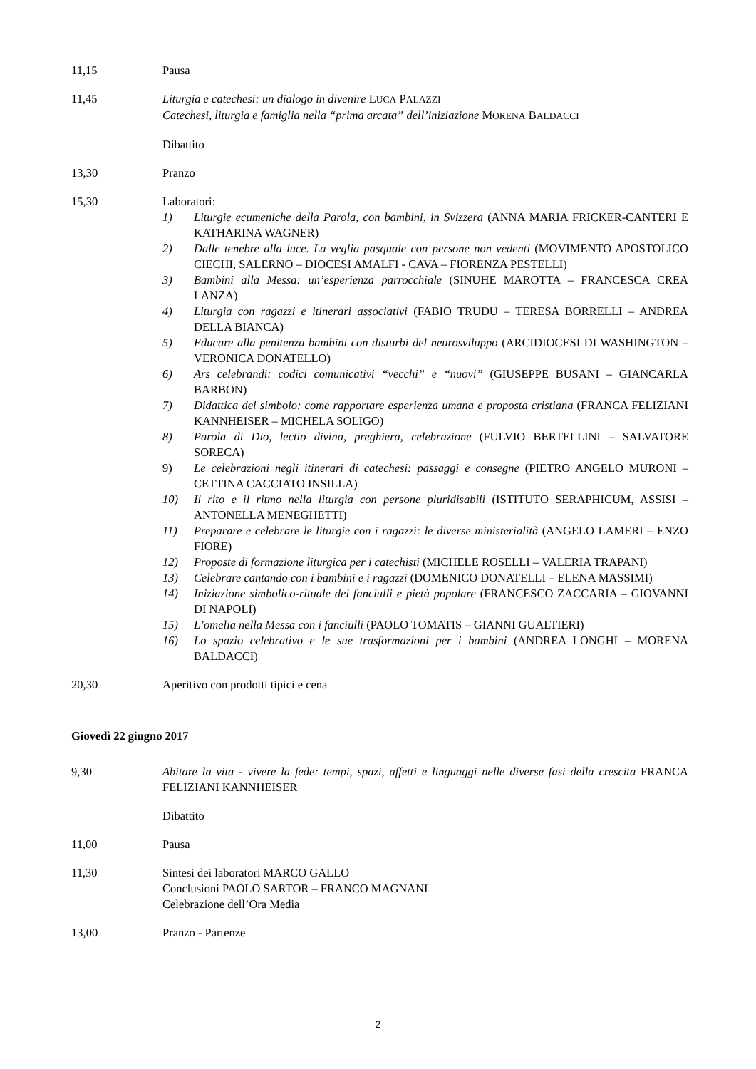11,15 Pausa
11,45 Liturgia e catechesi: un dialogo in divenire LUCA PALAZZI
Catechesi, liturgia e famiglia nella “prima arcata” dell’iniziazione MORENA BALDACCI
Dibattito
13,30 Pranzo
15,30 Laboratori:
1) Liturgie ecumeniche della Parola, con bambini, in Svizzera (ANNA MARIA FRICKER-CANTERI E KATHARINA WAGNER)
2) Dalle tenebre alla luce. La veglia pasquale con persone non vedenti (MOVIMENTO APOSTOLICO CIECHI, SALERNO – DIOCESI AMALFI - CAVA – FIORENZA PESTELLI)
3) Bambini alla Messa: un’esperienza parrocchiale (SINUHE MAROTTA – FRANCESCA CREA LANZA)
4) Liturgia con ragazzi e itinerari associativi (FABIO TRUDU – TERESA BORRELLI – ANDREA DELLA BIANCA)
5) Educare alla penitenza bambini con disturbi del neurosviluppo (ARCIDIOCESI DI WASHINGTON – VERONICA DONATELLO)
6) Ars celebrandi: codici comunicativi “vecchi” e “nuovi” (GIUSEPPE BUSANI – GIANCARLA BARBON)
7) Didattica del simbolo: come rapportare esperienza umana e proposta cristiana (FRANCA FELIZIANI KANNHEISER – MICHELA SOLIGO)
8) Parola di Dio, lectio divina, preghiera, celebrazione (FULVIO BERTELLINI – SALVATORE SORECA)
9) Le celebrazioni negli itinerari di catechesi: passaggi e consegne (PIETRO ANGELO MURONI – CETTINA CACCIATO INSILLA)
10) Il rito e il ritmo nella liturgia con persone pluridisabili (ISTITUTO SERAPHICUM, ASSISI – ANTONELLA MENEGHETTI)
11) Preparare e celebrare le liturgie con i ragazzi: le diverse ministerialità (ANGELO LAMERI – ENZO FIORE)
12) Proposte di formazione liturgica per i catechisti (MICHELE ROSELLI – VALERIA TRAPANI)
13) Celebrare cantando con i bambini e i ragazzi (DOMENICO DONATELLI – ELENA MASSIMI)
14) Iniziazione simbolico-rituale dei fanciulli e pietà popolare (FRANCESCO ZACCARIA – GIOVANNI DI NAPOLI)
15) L’omelia nella Messa con i fanciulli (PAOLO TOMATIS – GIANNI GUALTIERI)
16) Lo spazio celebrativo e le sue trasformazioni per i bambini (ANDREA LONGHI – MORENA BALDACCI)
20,30 Aperitivo con prodotti tipici e cena
Giovedì 22 giugno 2017
9,30 Abitare la vita - vivere la fede: tempi, spazi, affetti e linguaggi nelle diverse fasi della crescita FRANCA FELIZIANI KANNHEISER
Dibattito
11,00 Pausa
11,30 Sintesi dei laboratori MARCO GALLO
Conclusioni PAOLO SARTOR – FRANCO MAGNANI
Celebrazione dell’Ora Media
13,00 Pranzo - Partenze
2